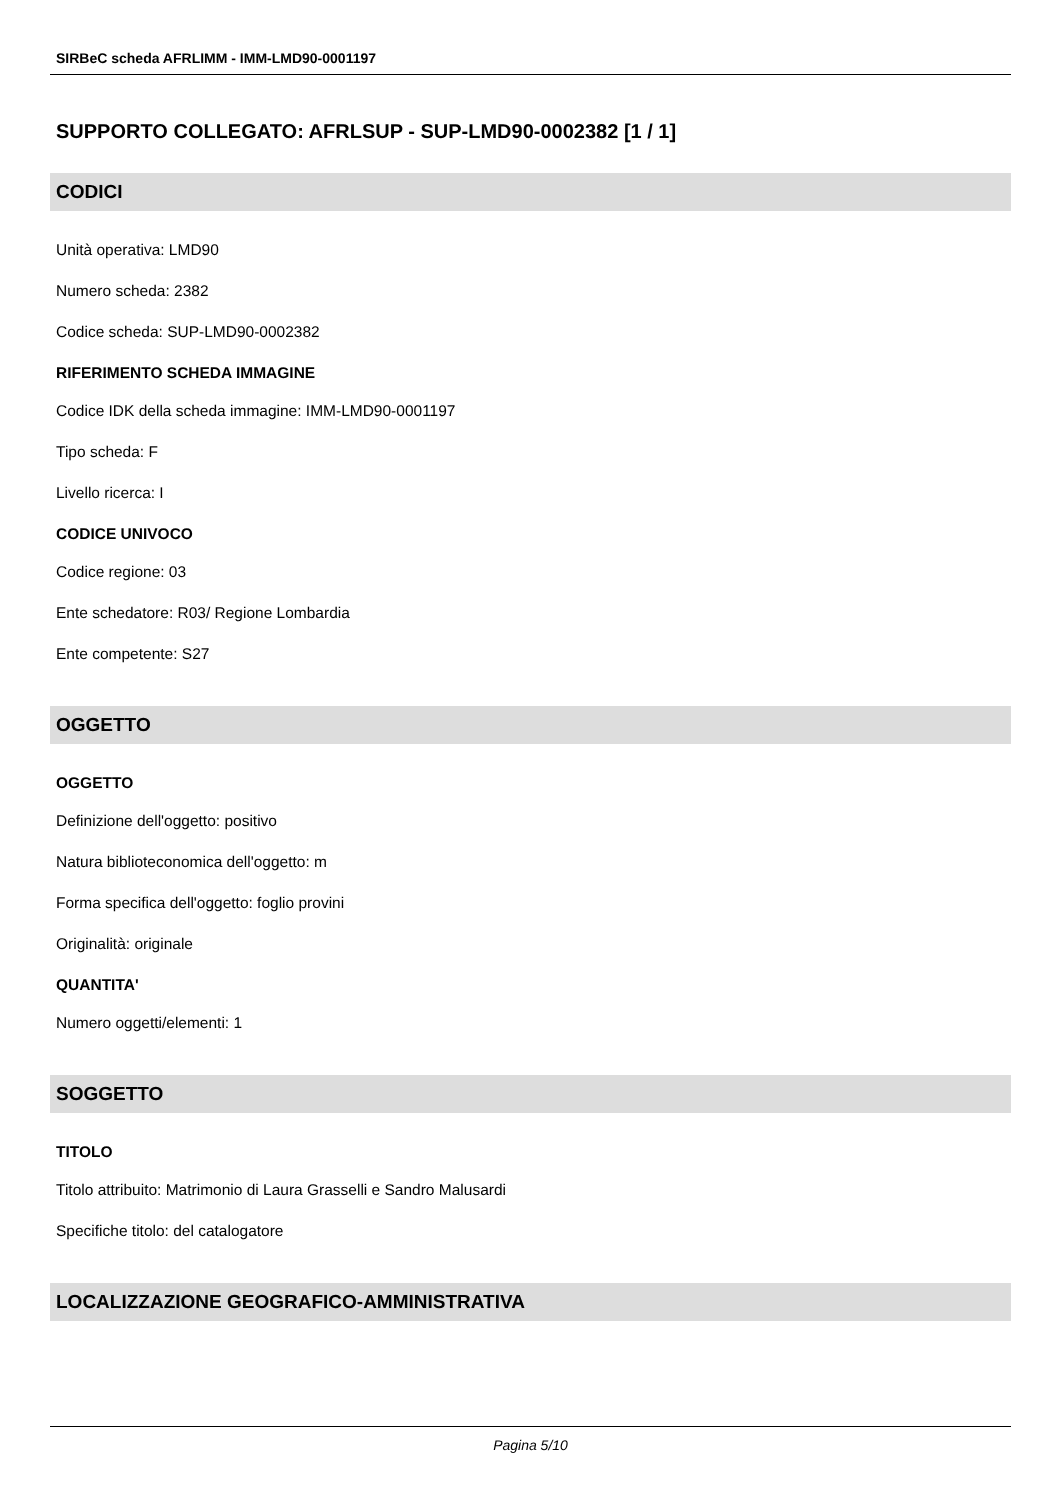SIRBeC scheda AFRLIMM - IMM-LMD90-0001197
SUPPORTO COLLEGATO: AFRLSUP - SUP-LMD90-0002382 [1 / 1]
CODICI
Unità operativa: LMD90
Numero scheda: 2382
Codice scheda: SUP-LMD90-0002382
RIFERIMENTO SCHEDA IMMAGINE
Codice IDK della scheda immagine: IMM-LMD90-0001197
Tipo scheda: F
Livello ricerca: I
CODICE UNIVOCO
Codice regione: 03
Ente schedatore: R03/ Regione Lombardia
Ente competente: S27
OGGETTO
OGGETTO
Definizione dell'oggetto: positivo
Natura biblioteconomica dell'oggetto: m
Forma specifica dell'oggetto: foglio provini
Originalità: originale
QUANTITA'
Numero oggetti/elementi: 1
SOGGETTO
TITOLO
Titolo attribuito: Matrimonio di Laura Grasselli e Sandro Malusardi
Specifiche titolo: del catalogatore
LOCALIZZAZIONE GEOGRAFICO-AMMINISTRATIVA
Pagina 5/10